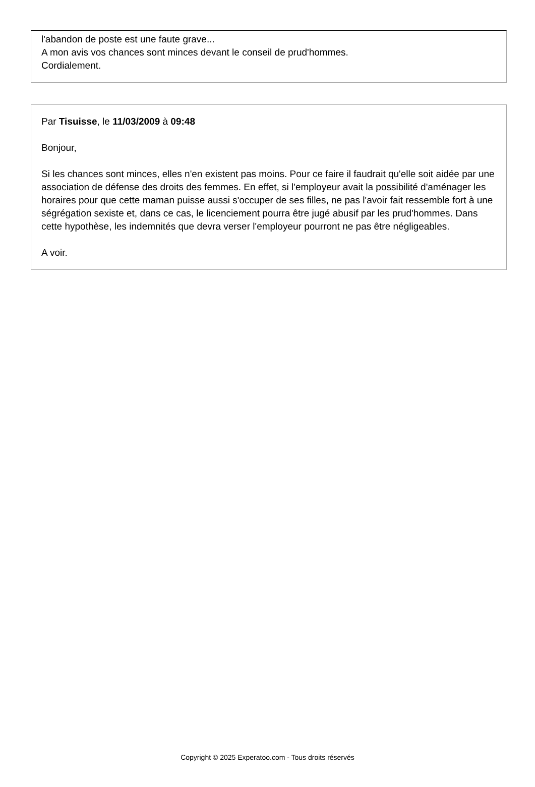l'abandon de poste est une faute grave...
A mon avis vos chances sont minces devant le conseil de prud'hommes.
Cordialement.
Par Tisuisse, le 11/03/2009 à 09:48
Bonjour,
Si les chances sont minces, elles n'en existent pas moins. Pour ce faire il faudrait qu'elle soit aidée par une association de défense des droits des femmes. En effet, si l'employeur avait la possibilité d'aménager les horaires pour que cette maman puisse aussi s'occuper de ses filles, ne pas l'avoir fait ressemble fort à une ségrégation sexiste et, dans ce cas, le licenciement pourra être jugé abusif par les prud'hommes. Dans cette hypothèse, les indemnités que devra verser l'employeur pourront ne pas être négligeables.
A voir.
Copyright © 2025 Experatoo.com - Tous droits réservés